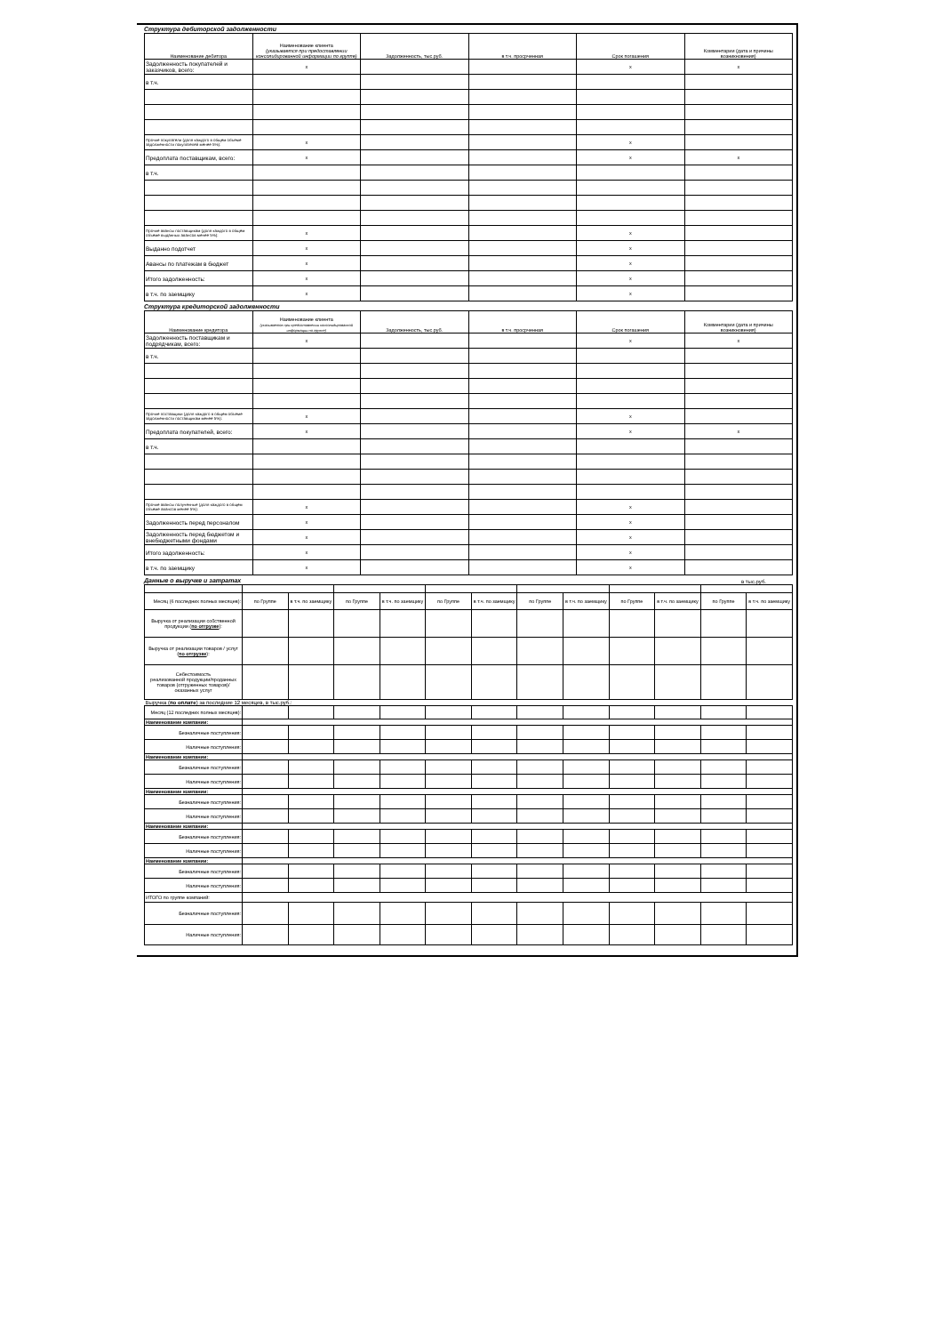Структура дебиторской задолженности
| Наименование дебитора | Наименование клиента (указывается при предоставлении консолидированной информации по группе) | Задолженность, тыс.руб. | в т.ч. просрченная | Срок погашения | Комментарии (дата и причины возникновения) |
| --- | --- | --- | --- | --- | --- |
| Задолженность покупателей и заказчиков, всего: | x | | | x | x |
| в т.ч. | | | | | |
| Прочие покупатели (доля каждого в общем объеме задолженности покупателей менее 5%): | x | | | x | |
| Предоплата поставщикам, всего: | x | | | x | x |
| в т.ч. | | | | | |
| Прочие авансы поставщикам (доля каждого в общем объеме выданных авансов менее 5%): | x | | | x | |
| Выданно подотчет | x | | | x | |
| Авансы по платежам в бюджет | x | | | x | |
| Итого задолженность: | x | | | x | |
| в т.ч. по заемщику | x | | | x | |
Структура кредиторской задолженности
| Наименование кредитора | Наименование клиента (указывается при предоставлении консолидированной информации по группе) | Задолженность, тыс.руб. | в т.ч. просрченная | Срок погашения | Комментарии (дата и причины возникновения) |
| --- | --- | --- | --- | --- | --- |
| Задолженность поставщикам и подрядчикам, всего: | x | | | x | x |
| в т.ч. | | | | | |
| Прочие поставщики (доля каждого в общем объеме задолженности поставщикам менее 5%): | x | | | x | |
| Предоплата покупателей, всего: | x | | | x | x |
| в т.ч. | | | | | |
| Прочие авансы полученные (доля каждого в общем объеме авансов менее 5%): | x | | | x | |
| Задолженность перед персоналом | x | | | x | |
| Задолженность перед бюджетом и внебюджетными фондами | x | | | x | |
| Итого задолженность: | x | | | x | |
| в т.ч. по заемщику | x | | | x | |
Данные о выручке и затратах
в тыс.руб.
| Месяц (6 последних полных месяцев): | по Группе | в т.ч. по заемщику | по Группе | в т.ч. по заемщику | по Группе | в т.ч. по заемщику | по Группе | в т.ч. по заемщику | по Группе | в т.ч. по заемщику | по Группе | в т.ч. по заемщику |
| Выручка от реализации собственной продукции ( по отгрузке ): | | | | | | | | | | | | |
| Выручка от реализации товаров / услуг ( по отгрузке ): | | | | | | | | | | | | |
| Себестоимость реализованной продукции/проданных товаров (отгруженных товаров)/оказанных услуг | | | | | | | | | | | | |
| Выручка ( по оплате ) за последние 12 месяцев, в тыс.руб.: | | | | | | | | | | | | |
| Месяц (12 последних полных месяцев): | | | | | | | | | | | | |
| Наименование компании: | | | | | | | | | | | | |
| Безналичные поступления: | | | | | | | | | | | | |
| Наличные поступления: | | | | | | | | | | | | |
| Наименование компании: | | | | | | | | | | | | |
| Безналичные поступления: | | | | | | | | | | | | |
| Наличные поступления: | | | | | | | | | | | | |
| Наименование компании: | | | | | | | | | | | | |
| Безналичные поступления: | | | | | | | | | | | | |
| Наличные поступления: | | | | | | | | | | | | |
| Наименование компании: | | | | | | | | | | | | |
| Безналичные поступления: | | | | | | | | | | | | |
| Наличные поступления: | | | | | | | | | | | | |
| Наименование компании: | | | | | | | | | | | | |
| Безналичные поступления: | | | | | | | | | | | | |
| Наличные поступления: | | | | | | | | | | | | |
| ИТОГО по группе компаний: | | | | | | | | | | | | |
| Безналичные поступления: | | | | | | | | | | | | |
| Наличные поступления: | | | | | | | | | | | | |